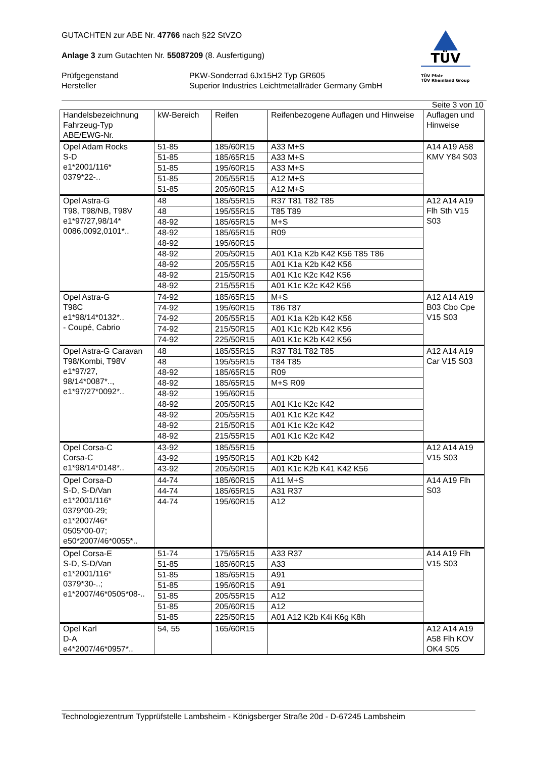TÜV
TÜV Pfalz
TÜV Rheinland Group
GUTACHTEN zur ABE Nr. 47766 nach §22 StVZO
Anlage 3 zum Gutachten Nr. 55087209 (8. Ausfertigung)
Prüfgegenstand
Hersteller
PKW-Sonderrad 6Jx15H2 Typ GR605
Superior Industries Leichtmetallräder Germany GmbH
Seite 3 von 10
| Handelsbezeichnung Fahrzeug-Typ ABE/EWG-Nr. | kW-Bereich | Reifen | Reifenbezogene Auflagen und Hinweise | Auflagen und Hinweise |
| --- | --- | --- | --- | --- |
| Opel Adam Rocks S-D e1*2001/116* 0379*22-.. | 51-85 | 185/60R15 | A33 M+S | A14 A19 A58 KMV Y84 S03 |
| | 51-85 | 185/65R15 | A33 M+S | |
| | 51-85 | 195/60R15 | A33 M+S | |
| | 51-85 | 205/55R15 | A12 M+S | |
| | 51-85 | 205/60R15 | A12 M+S | |
| Opel Astra-G T98, T98/NB, T98V e1*97/27,98/14* 0086,0092,0101*.. | 48 | 185/55R15 | R37 T81 T82 T85 | A12 A14 A19 Flh Sth V15 S03 |
| | 48 | 195/55R15 | T85 T89 | |
| | 48-92 | 185/65R15 | M+S | |
| | 48-92 | 185/65R15 | R09 | |
| | 48-92 | 195/60R15 | | |
| | 48-92 | 205/50R15 | A01 K1a K2b K42 K56 T85 T86 | |
| | 48-92 | 205/55R15 | A01 K1a K2b K42 K56 | |
| | 48-92 | 215/50R15 | A01 K1c K2c K42 K56 | |
| | 48-92 | 215/55R15 | A01 K1c K2c K42 K56 | |
| Opel Astra-G T98C e1*98/14*0132*.. - Coupé, Cabrio | 74-92 | 185/65R15 | M+S | A12 A14 A19 B03 Cbo Cpe V15 S03 |
| | 74-92 | 195/60R15 | T86 T87 | |
| | 74-92 | 205/55R15 | A01 K1a K2b K42 K56 | |
| | 74-92 | 215/50R15 | A01 K1c K2b K42 K56 | |
| | 74-92 | 225/50R15 | A01 K1c K2b K42 K56 | |
| Opel Astra-G Caravan T98/Kombi, T98V e1*97/27, 98/14*0087*.., e1*97/27*0092*.. | 48 | 185/55R15 | R37 T81 T82 T85 | A12 A14 A19 Car V15 S03 |
| | 48 | 195/55R15 | T84 T85 | |
| | 48-92 | 185/65R15 | R09 | |
| | 48-92 | 185/65R15 | M+S R09 | |
| | 48-92 | 195/60R15 | | |
| | 48-92 | 205/50R15 | A01 K1c K2c K42 | |
| | 48-92 | 205/55R15 | A01 K1c K2c K42 | |
| | 48-92 | 215/50R15 | A01 K1c K2c K42 | |
| | 48-92 | 215/55R15 | A01 K1c K2c K42 | |
| Opel Corsa-C Corsa-C e1*98/14*0148*.. | 43-92 | 185/55R15 | | A12 A14 A19 V15 S03 |
| | 43-92 | 195/50R15 | A01 K2b K42 | |
| | 43-92 | 205/50R15 | A01 K1c K2b K41 K42 K56 | |
| Opel Corsa-D S-D, S-D/Van e1*2001/116* 0379*00-29; e1*2007/46* 0505*00-07; e50*2007/46*0055*.. | 44-74 | 185/60R15 | A11 M+S | A14 A19 Flh S03 |
| | 44-74 | 185/65R15 | A31 R37 | |
| | 44-74 | 195/60R15 | A12 | |
| Opel Corsa-E S-D, S-D/Van e1*2001/116* 0379*30-..; e1*2007/46*0505*08-.. | 51-74 | 175/65R15 | A33 R37 | A14 A19 Flh V15 S03 |
| | 51-85 | 185/60R15 | A33 | |
| | 51-85 | 185/65R15 | A91 | |
| | 51-85 | 195/60R15 | A91 | |
| | 51-85 | 205/55R15 | A12 | |
| | 51-85 | 205/60R15 | A12 | |
| | 51-85 | 225/50R15 | A01 A12 K2b K4i K6g K8h | |
| Opel Karl D-A e4*2007/46*0957*.. | 54, 55 | 165/60R15 | | A12 A14 A19 A58 Flh KOV OK4 S05 |
Technologiezentrum Typprüfstelle Lambsheim - Königsberger Straße 20d - D-67245 Lambsheim